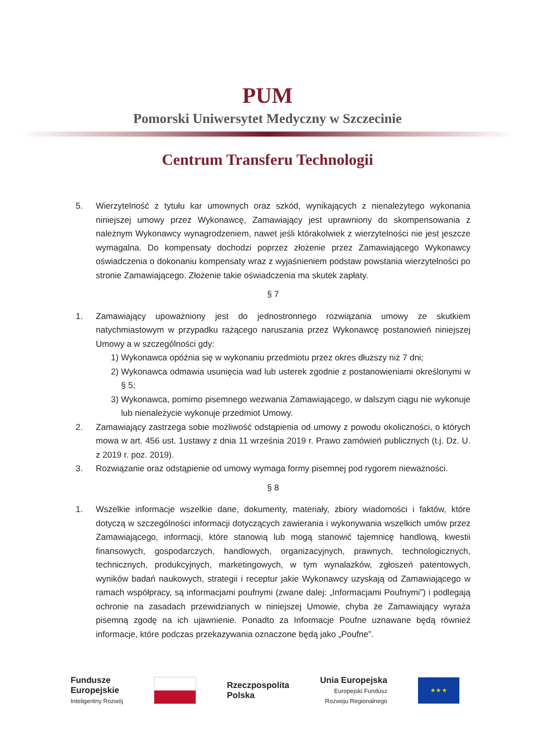PUM
Pomorski Uniwersytet Medyczny w Szczecinie
Centrum Transferu Technologii
5. Wierzytelność z tytułu kar umownych oraz szkód, wynikających z nienależytego wykonania niniejszej umowy przez Wykonawcę, Zamawiający jest uprawniony do skompensowania z należnym Wykonawcy wynagrodzeniem, nawet jeśli którakolwiek z wierzytelności nie jest jeszcze wymagalna. Do kompensaty dochodzi poprzez złożenie przez Zamawiającego Wykonawcy oświadczenia o dokonaniu kompensaty wraz z wyjaśnieniem podstaw powstania wierzytelności po stronie Zamawiającego. Złożenie takie oświadczenia ma skutek zapłaty.
§ 7
1. Zamawiający upoważniony jest do jednostronnego rozwiązania umowy ze skutkiem natychmiastowym w przypadku rażącego naruszania przez Wykonawcę postanowień niniejszej Umowy a w szczególności gdy:
1)
Wykonawca opóźnia się w wykonaniu przedmiotu przez okres dłuższy niż 7 dni;
2)
Wykonawca odmawia usunięcia wad lub usterek zgodnie z postanowieniami określonymi w § 5;
3)
Wykonawca, pomimo pisemnego wezwania Zamawiającego, w dalszym ciągu nie wykonuje lub nienależycie wykonuje przedmiot Umowy.
2. Zamawiający zastrzega sobie możliwość odstąpienia od umowy z powodu okoliczności, o których mowa w art. 456 ust. 1ustawy z dnia 11 września 2019 r. Prawo zamówień publicznych (t.j. Dz. U. z 2019 r. poz. 2019).
3. Rozwiązanie oraz odstąpienie od umowy wymaga formy pisemnej pod rygorem nieważności.
§ 8
1. Wszelkie informacje wszelkie dane, dokumenty, materiały, zbiory wiadomości i faktów, które dotyczą w szczególności informacji dotyczących zawierania i wykonywania wszelkich umów przez Zamawiającego, informacji, które stanowią lub mogą stanowić tajemnicę handlową, kwestii finansowych, gospodarczych, handlowych, organizacyjnych, prawnych, technologicznych, technicznych, produkcyjnych, marketingowych, w tym wynalazków, zgłoszeń patentowych, wyników badań naukowych, strategii i receptur jakie Wykonawcy uzyskają od Zamawiającego w ramach współpracy, są informacjami poufnymi (zwane dalej: „Informacjami Poufnymi”) i podlegają ochronie na zasadach przewidzianych w niniejszej Umowie, chyba że Zamawiający wyraża pisemną zgodę na ich ujawnienie. Ponadto za Informacje Poufne uznawane będą również informacje, które podczas przekazywania oznaczone będą jako „Poufne”.
Fundusze
Europejskie
Inteligentny Rozwój
Rzeczpospolita
Polska
Unia Europejska
Europejski Fundusz
Rozwoju Regionalnego
★ ★ ★